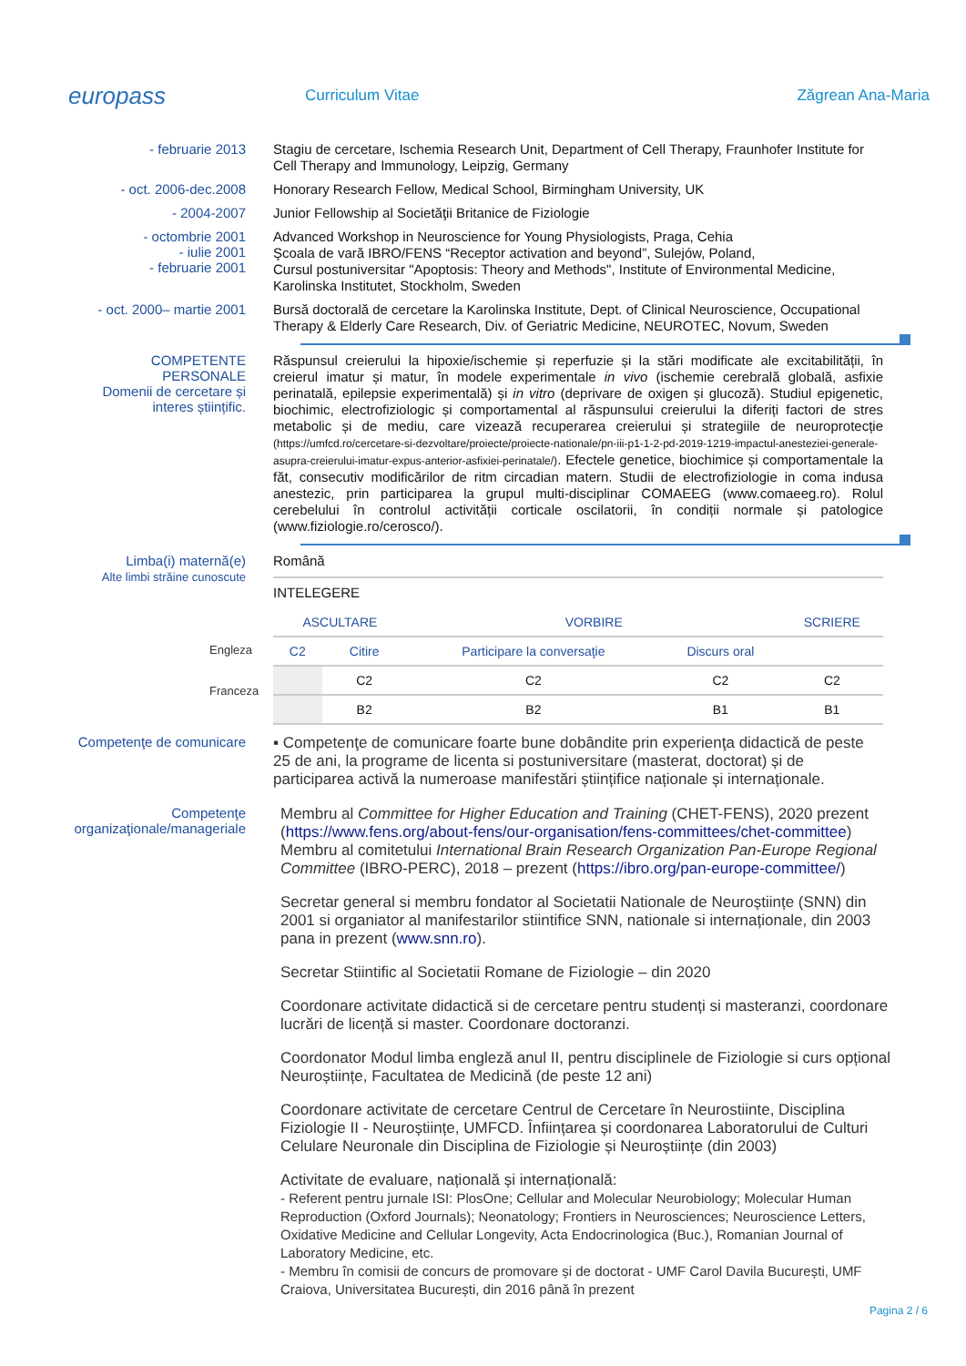europass
Curriculum Vitae Zăgrean Ana-Maria
- februarie 2013
Stagiu de cercetare, Ischemia Research Unit, Department of Cell Therapy, Fraunhofer Institute for Cell Therapy and Immunology, Leipzig, Germany
- oct. 2006-dec.2008
Honorary Research Fellow, Medical School, Birmingham University, UK
- 2004-2007
Junior Fellowship al Societăţii Britanice de Fiziologie
- octombrie 2001
- iulie 2001
- februarie 2001
Advanced Workshop in Neuroscience for Young Physiologists, Praga, Cehia
Şcoala de vară IBRO/FENS “Receptor activation and beyond”, Sulejów, Poland,
Cursul postuniversitar "Apoptosis: Theory and Methods", Institute of Environmental Medicine, Karolinska Institutet, Stockholm, Sweden
- oct. 2000– martie 2001
Bursă doctorală de cercetare la Karolinska Institute, Dept. of Clinical Neuroscience, Occupational Therapy & Elderly Care Research, Div. of Geriatric Medicine, NEUROTEC, Novum, Sweden
COMPETENTE PERSONALE
Domenii de cercetare și interes științific.
Răspunsul creierului la hipoxie/ischemie și reperfuzie și la stări modificate ale excitabilității, în creierul imatur și matur, în modele experimentale in vivo (ischemie cerebrală globală, asfixie perinatală, epilepsie experimentală) și in vitro (deprivare de oxigen și glucoză). Studiul epigenetic, biochimic, electrofiziologic și comportamental al răspunsului creierului la diferiți factori de stres metabolic și de mediu, care vizează recuperarea creierului și strategiile de neuroprotecție (https://umfcd.ro/cercetare-si-dezvoltare/proiecte/proiecte-nationale/pn-iii-p1-1-2-pd-2019-1219-impactul-anesteziei-generale-asupra-creierului-imatur-expus-anterior-asfixiei-perinatale/). Efectele genetice, biochimice și comportamentale la făt, consecutiv modificărilor de ritm circadian matern. Studii de electrofiziologie in coma indusa anestezic, prin participarea la grupul multi-disciplinar COMAEEG (www.comaeeg.ro). Rolul cerebelului în controlul activității corticale oscilatorii, în condiții normale și patologice (www.fiziologie.ro/cerosco/).
Limba(i) maternă(e)
Alte limbi străine cunoscute
Română
INTELEGERE
| ASCULTARE | | VORBIRE | | SCRIERE |
| C2 | Citire | Participare la conversaţie | Discurs oral | |
| | C2 | C2 | C2 | C2 |
| | B2 | B2 | B1 | B1 |
Engleza
Franceza
Competenţe de comunicare
▪ Competenţe de comunicare foarte bune dobândite prin experienţa didactică de peste 25 de ani, la programe de licenta si postuniversitare (masterat, doctorat) și de participarea activă la numeroase manifestări științifice naționale și internaționale.
Competenţe organizaţionale/manageriale
Membru al Committee for Higher Education and Training (CHET-FENS), 2020 prezent (https://www.fens.org/about-fens/our-organisation/fens-committees/chet-committee)
Membru al comitetului International Brain Research Organization Pan-Europe Regional Committee (IBRO-PERC), 2018 – prezent (https://ibro.org/pan-europe-committee/)
Secretar general si membru fondator al Societatii Nationale de Neuroștiințe (SNN) din 2001 si organiator al manifestarilor stiintifice SNN, nationale si internaționale, din 2003 pana in prezent (www.snn.ro).
Secretar Stiintific al Societatii Romane de Fiziologie – din 2020
Coordonare activitate didactică si de cercetare pentru studenți si masteranzi, coordonare lucrări de licență si master. Coordonare doctoranzi.
Coordonator Modul limba engleză anul II, pentru disciplinele de Fiziologie si curs opțional Neuroștiințe, Facultatea de Medicină (de peste 12 ani)
Coordonare activitate de cercetare Centrul de Cercetare în Neurostiinte, Disciplina Fiziologie II - Neuroștiințe, UMFCD. Înființarea și coordonarea Laboratorului de Culturi Celulare Neuronale din Disciplina de Fiziologie și Neuroștiințe (din 2003)
Activitate de evaluare, națională și internațională:
- Referent pentru jurnale ISI: PlosOne; Cellular and Molecular Neurobiology; Molecular Human Reproduction (Oxford Journals); Neonatology; Frontiers in Neurosciences; Neuroscience Letters, Oxidative Medicine and Cellular Longevity, Acta Endocrinologica (Buc.), Romanian Journal of Laboratory Medicine, etc.
- Membru în comisii de concurs de promovare și de doctorat - UMF Carol Davila București, UMF Craiova, Universitatea București, din 2016 până în prezent
Pagina 2 / 6